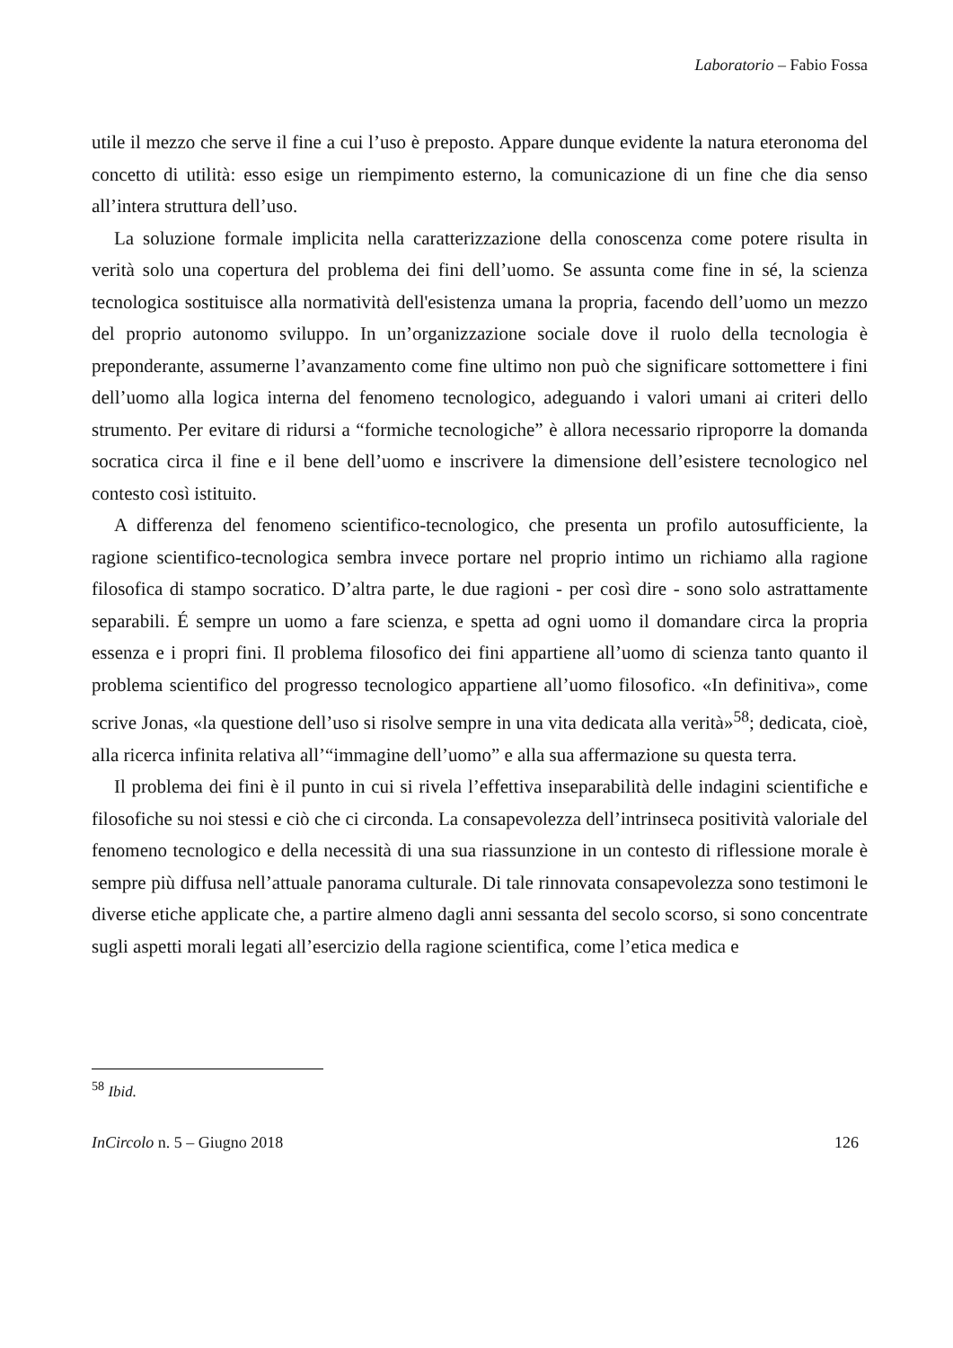Laboratorio – Fabio Fossa
utile il mezzo che serve il fine a cui l’uso è preposto. Appare dunque evidente la natura eteronoma del concetto di utilità: esso esige un riempimento esterno, la comunicazione di un fine che dia senso all’intera struttura dell’uso.
La soluzione formale implicita nella caratterizzazione della conoscenza come potere risulta in verità solo una copertura del problema dei fini dell’uomo. Se assunta come fine in sé, la scienza tecnologica sostituisce alla normatività dell'esistenza umana la propria, facendo dell’uomo un mezzo del proprio autonomo sviluppo. In un’organizzazione sociale dove il ruolo della tecnologia è preponderante, assumerne l’avanzamento come fine ultimo non può che significare sottomettere i fini dell’uomo alla logica interna del fenomeno tecnologico, adeguando i valori umani ai criteri dello strumento. Per evitare di ridursi a “formiche tecnologiche” è allora necessario riproporre la domanda socratica circa il fine e il bene dell’uomo e inscrivere la dimensione dell’esistere tecnologico nel contesto così istituito.
A differenza del fenomeno scientifico-tecnologico, che presenta un profilo autosufficiente, la ragione scientifico-tecnologica sembra invece portare nel proprio intimo un richiamo alla ragione filosofica di stampo socratico. D’altra parte, le due ragioni - per così dire - sono solo astrattamente separabili. É sempre un uomo a fare scienza, e spetta ad ogni uomo il domandare circa la propria essenza e i propri fini. Il problema filosofico dei fini appartiene all’uomo di scienza tanto quanto il problema scientifico del progresso tecnologico appartiene all’uomo filosofico. «In definitiva», come scrive Jonas, «la questione dell’uso si risolve sempre in una vita dedicata alla verità»<sup>58</sup>; dedicata, cioè, alla ricerca infinita relativa all’“immagine dell’uomo” e alla sua affermazione su questa terra.
Il problema dei fini è il punto in cui si rivela l’effettiva inseparabilità delle indagini scientifiche e filosofiche su noi stessi e ciò che ci circonda. La consapevolezza dell’intrinseca positività valoriale del fenomeno tecnologico e della necessità di una sua riassunzione in un contesto di riflessione morale è sempre più diffusa nell’attuale panorama culturale. Di tale rinnovata consapevolezza sono testimoni le diverse etiche applicate che, a partire almeno dagli anni sessanta del secolo scorso, si sono concentrate sugli aspetti morali legati all’esercizio della ragione scientifica, come l’etica medica e
<sup>58</sup> Ibid.
InCircolo n. 5 – Giugno 2018 126